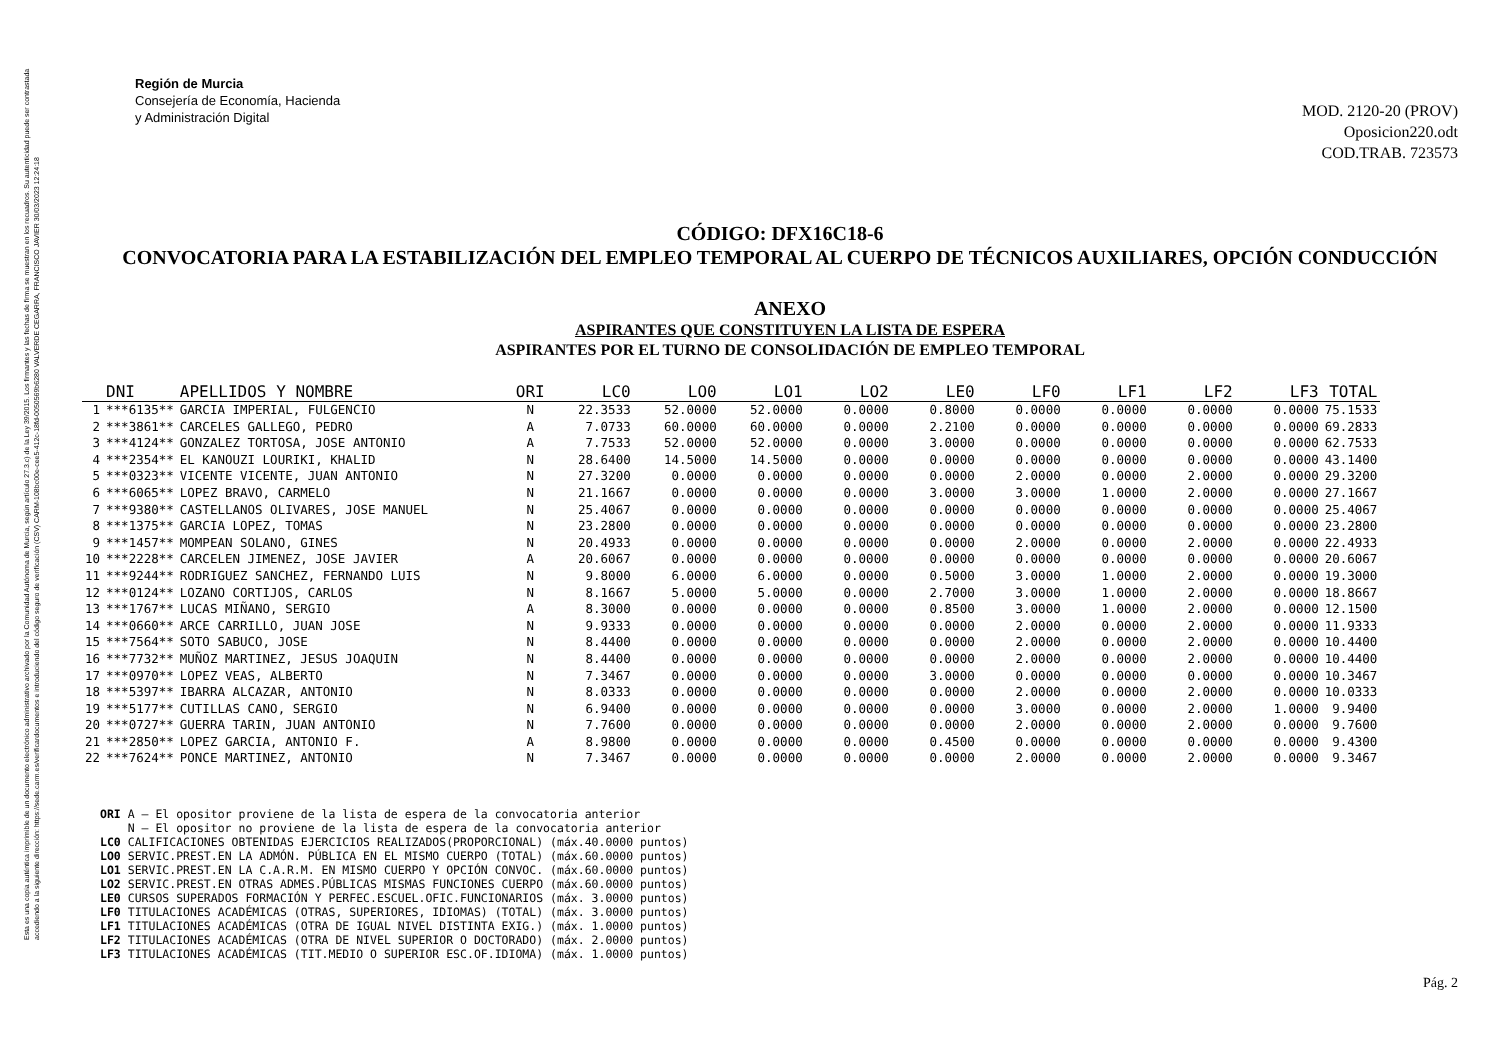Esta es una copia auténtica imprimible de un documento electrónico administrativo archivado por la Comunidad Autónoma de Murcia, según artículo 27.3.c) de la Ley 39/2015. Los firmantes y las fechas de firma se muestran en los recuadros. Su autenticidad puede ser contrastada accediendo a la siguiente dirección: https://sede.carm.es/verificardocumentos e introduciendo del código seguro de verificación (CSV) CARM-108bc00e-cee5-412c-18fd-0050569b6280 VALVERDE CEGARRA, FRANCISCO JAVIER 30/03/2023 12:24:18
Región de Murcia
Consejería de Economía, Hacienda
y Administración Digital
MOD. 2120-20 (PROV)
Oposicion220.odt
COD.TRAB. 723573
CÓDIGO: DFX16C18-6
CONVOCATORIA PARA LA ESTABILIZACIÓN DEL EMPLEO TEMPORAL AL CUERPO DE TÉCNICOS AUXILIARES, OPCIÓN CONDUCCIÓN
ANEXO
ASPIRANTES QUE CONSTITUYEN LA LISTA DE ESPERA
ASPIRANTES POR EL TURNO DE CONSOLIDACIÓN DE EMPLEO TEMPORAL
| | DNI | APELLIDOS Y NOMBRE | ORI | LC0 | LO0 | LO1 | LO2 | LE0 | LF0 | LF1 | LF2 | LF3 | TOTAL |
| --- | --- | --- | --- | --- | --- | --- | --- | --- | --- | --- | --- | --- | --- |
| 1 | ***6135** | GARCIA IMPERIAL, FULGENCIO | N | 22.3533 | 52.0000 | 52.0000 | 0.0000 | 0.8000 | 0.0000 | 0.0000 | 0.0000 | 0.0000 | 75.1533 |
| 2 | ***3861** | CARCELES GALLEGO, PEDRO | A | 7.0733 | 60.0000 | 60.0000 | 0.0000 | 2.2100 | 0.0000 | 0.0000 | 0.0000 | 0.0000 | 69.2833 |
| 3 | ***4124** | GONZALEZ TORTOSA, JOSE ANTONIO | A | 7.7533 | 52.0000 | 52.0000 | 0.0000 | 3.0000 | 0.0000 | 0.0000 | 0.0000 | 0.0000 | 62.7533 |
| 4 | ***2354** | EL KANOUZI LOURIKI, KHALID | N | 28.6400 | 14.5000 | 14.5000 | 0.0000 | 0.0000 | 0.0000 | 0.0000 | 0.0000 | 0.0000 | 43.1400 |
| 5 | ***0323** | VICENTE VICENTE, JUAN ANTONIO | N | 27.3200 | 0.0000 | 0.0000 | 0.0000 | 0.0000 | 2.0000 | 0.0000 | 2.0000 | 0.0000 | 29.3200 |
| 6 | ***6065** | LOPEZ BRAVO, CARMELO | N | 21.1667 | 0.0000 | 0.0000 | 0.0000 | 3.0000 | 3.0000 | 1.0000 | 2.0000 | 0.0000 | 27.1667 |
| 7 | ***9380** | CASTELLANOS OLIVARES, JOSE MANUEL | N | 25.4067 | 0.0000 | 0.0000 | 0.0000 | 0.0000 | 0.0000 | 0.0000 | 0.0000 | 0.0000 | 25.4067 |
| 8 | ***1375** | GARCIA LOPEZ, TOMAS | N | 23.2800 | 0.0000 | 0.0000 | 0.0000 | 0.0000 | 0.0000 | 0.0000 | 0.0000 | 0.0000 | 23.2800 |
| 9 | ***1457** | MOMPEAN SOLANO, GINES | N | 20.4933 | 0.0000 | 0.0000 | 0.0000 | 0.0000 | 2.0000 | 0.0000 | 2.0000 | 0.0000 | 22.4933 |
| 10 | ***2228** | CARCELEN JIMENEZ, JOSE JAVIER | A | 20.6067 | 0.0000 | 0.0000 | 0.0000 | 0.0000 | 0.0000 | 0.0000 | 0.0000 | 0.0000 | 20.6067 |
| 11 | ***9244** | RODRIGUEZ SANCHEZ, FERNANDO LUIS | N | 9.8000 | 6.0000 | 6.0000 | 0.0000 | 0.5000 | 3.0000 | 1.0000 | 2.0000 | 0.0000 | 19.3000 |
| 12 | ***0124** | LOZANO CORTIJOS, CARLOS | N | 8.1667 | 5.0000 | 5.0000 | 0.0000 | 2.7000 | 3.0000 | 1.0000 | 2.0000 | 0.0000 | 18.8667 |
| 13 | ***1767** | LUCAS MIÑANO, SERGIO | A | 8.3000 | 0.0000 | 0.0000 | 0.0000 | 0.8500 | 3.0000 | 1.0000 | 2.0000 | 0.0000 | 12.1500 |
| 14 | ***0660** | ARCE CARRILLO, JUAN JOSE | N | 9.9333 | 0.0000 | 0.0000 | 0.0000 | 0.0000 | 2.0000 | 0.0000 | 2.0000 | 0.0000 | 11.9333 |
| 15 | ***7564** | SOTO SABUCO, JOSE | N | 8.4400 | 0.0000 | 0.0000 | 0.0000 | 0.0000 | 2.0000 | 0.0000 | 2.0000 | 0.0000 | 10.4400 |
| 16 | ***7732** | MUÑOZ MARTINEZ, JESUS JOAQUIN | N | 8.4400 | 0.0000 | 0.0000 | 0.0000 | 0.0000 | 2.0000 | 0.0000 | 2.0000 | 0.0000 | 10.4400 |
| 17 | ***0970** | LOPEZ VEAS, ALBERTO | N | 7.3467 | 0.0000 | 0.0000 | 0.0000 | 3.0000 | 0.0000 | 0.0000 | 0.0000 | 0.0000 | 10.3467 |
| 18 | ***5397** | IBARRA ALCAZAR, ANTONIO | N | 8.0333 | 0.0000 | 0.0000 | 0.0000 | 0.0000 | 2.0000 | 0.0000 | 2.0000 | 0.0000 | 10.0333 |
| 19 | ***5177** | CUTILLAS CANO, SERGIO | N | 6.9400 | 0.0000 | 0.0000 | 0.0000 | 0.0000 | 3.0000 | 0.0000 | 2.0000 | 1.0000 | 9.9400 |
| 20 | ***0727** | GUERRA TARIN, JUAN ANTONIO | N | 7.7600 | 0.0000 | 0.0000 | 0.0000 | 0.0000 | 2.0000 | 0.0000 | 2.0000 | 0.0000 | 9.7600 |
| 21 | ***2850** | LOPEZ GARCIA, ANTONIO F. | A | 8.9800 | 0.0000 | 0.0000 | 0.0000 | 0.4500 | 0.0000 | 0.0000 | 0.0000 | 0.0000 | 9.4300 |
| 22 | ***7624** | PONCE MARTINEZ, ANTONIO | N | 7.3467 | 0.0000 | 0.0000 | 0.0000 | 0.0000 | 2.0000 | 0.0000 | 2.0000 | 0.0000 | 9.3467 |
ORI A – El opositor proviene de la lista de espera de la convocatoria anterior N – El opositor no proviene de la lista de espera de la convocatoria anterior LC0 CALIFICACIONES OBTENIDAS EJERCICIOS REALIZADOS(PROPORCIONAL) (máx.40.0000 puntos) LO0 SERVIC.PREST.EN LA ADMÓN. PÚBLICA EN EL MISMO CUERPO (TOTAL) (máx.60.0000 puntos) LO1 SERVIC.PREST.EN LA C.A.R.M. EN MISMO CUERPO Y OPCIÓN CONVOC. (máx.60.0000 puntos) LO2 SERVIC.PREST.EN OTRAS ADMES.PÚBLICAS MISMAS FUNCIONES CUERPO (máx.60.0000 puntos) LE0 CURSOS SUPERADOS FORMACIÓN Y PERFEC.ESCUEL.OFIC.FUNCIONARIOS (máx. 3.0000 puntos) LF0 TITULACIONES ACADÉMICAS (OTRAS, SUPERIORES, IDIOMAS) (TOTAL) (máx. 3.0000 puntos) LF1 TITULACIONES ACADÉMICAS (OTRA DE IGUAL NIVEL DISTINTA EXIG.) (máx. 1.0000 puntos) LF2 TITULACIONES ACADÉMICAS (OTRA DE NIVEL SUPERIOR O DOCTORADO) (máx. 2.0000 puntos) LF3 TITULACIONES ACADÉMICAS (TIT.MEDIO O SUPERIOR ESC.OF.IDIOMA) (máx. 1.0000 puntos)
Pág. 2